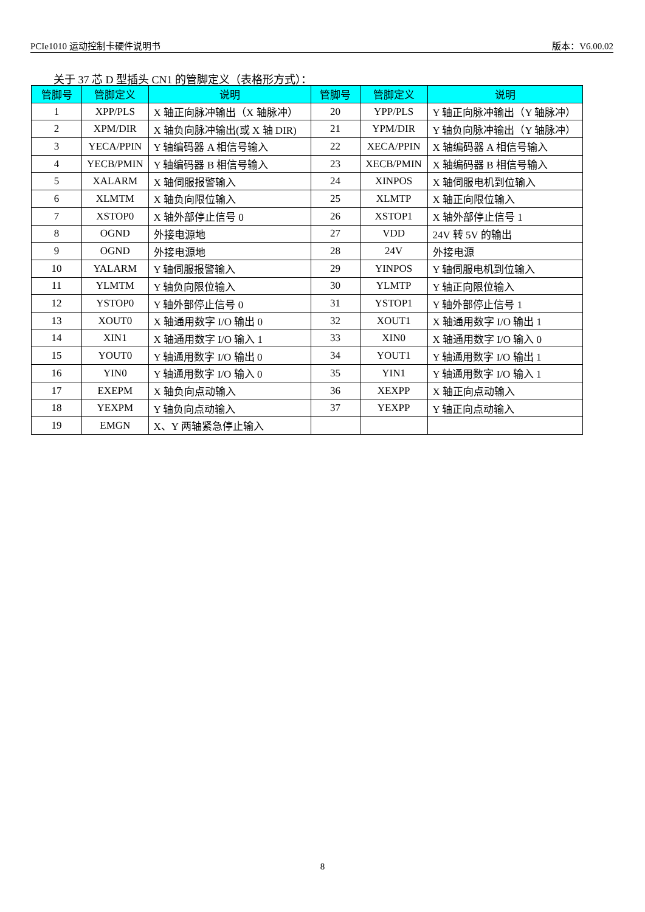PCIe1010 运动控制卡硬件说明书 版本：V6.00.02
关于 37 芯 D 型插头 CN1 的管脚定义（表格形方式）：
| 管脚号 | 管脚定义 | 说明 | 管脚号 | 管脚定义 | 说明 |
| --- | --- | --- | --- | --- | --- |
| 1 | XPP/PLS | X 轴正向脉冲输出（X 轴脉冲） | 20 | YPP/PLS | Y 轴正向脉冲输出（Y 轴脉冲） |
| 2 | XPM/DIR | X 轴负向脉冲输出(或 X 轴 DIR) | 21 | YPM/DIR | Y 轴负向脉冲输出（Y 轴脉冲） |
| 3 | YECA/PPIN | Y 轴编码器 A 相信号输入 | 22 | XECA/PPIN | X 轴编码器 A 相信号输入 |
| 4 | YECB/PMIN | Y 轴编码器 B 相信号输入 | 23 | XECB/PMIN | X 轴编码器 B 相信号输入 |
| 5 | XALARM | X 轴伺服报警输入 | 24 | XINPOS | X 轴伺服电机到位输入 |
| 6 | XLMTM | X 轴负向限位输入 | 25 | XLMTP | X 轴正向限位输入 |
| 7 | XSTOP0 | X 轴外部停止信号 0 | 26 | XSTOP1 | X 轴外部停止信号 1 |
| 8 | OGND | 外接电源地 | 27 | VDD | 24V 转 5V 的输出 |
| 9 | OGND | 外接电源地 | 28 | 24V | 外接电源 |
| 10 | YALARM | Y 轴伺服报警输入 | 29 | YINPOS | Y 轴伺服电机到位输入 |
| 11 | YLMTM | Y 轴负向限位输入 | 30 | YLMTP | Y 轴正向限位输入 |
| 12 | YSTOP0 | Y 轴外部停止信号 0 | 31 | YSTOP1 | Y 轴外部停止信号 1 |
| 13 | XOUT0 | X 轴通用数字 I/O 输出 0 | 32 | XOUT1 | X 轴通用数字 I/O 输出 1 |
| 14 | XIN1 | X 轴通用数字 I/O 输入 1 | 33 | XIN0 | X 轴通用数字 I/O 输入 0 |
| 15 | YOUT0 | Y 轴通用数字 I/O 输出 0 | 34 | YOUT1 | Y 轴通用数字 I/O 输出 1 |
| 16 | YIN0 | Y 轴通用数字 I/O 输入 0 | 35 | YIN1 | Y 轴通用数字 I/O 输入 1 |
| 17 | EXEPM | X 轴负向点动输入 | 36 | XEXPP | X 轴正向点动输入 |
| 18 | YEXPM | Y 轴负向点动输入 | 37 | YEXPP | Y 轴正向点动输入 |
| 19 | EMGN | X、Y 两轴紧急停止输入 | | | |
8